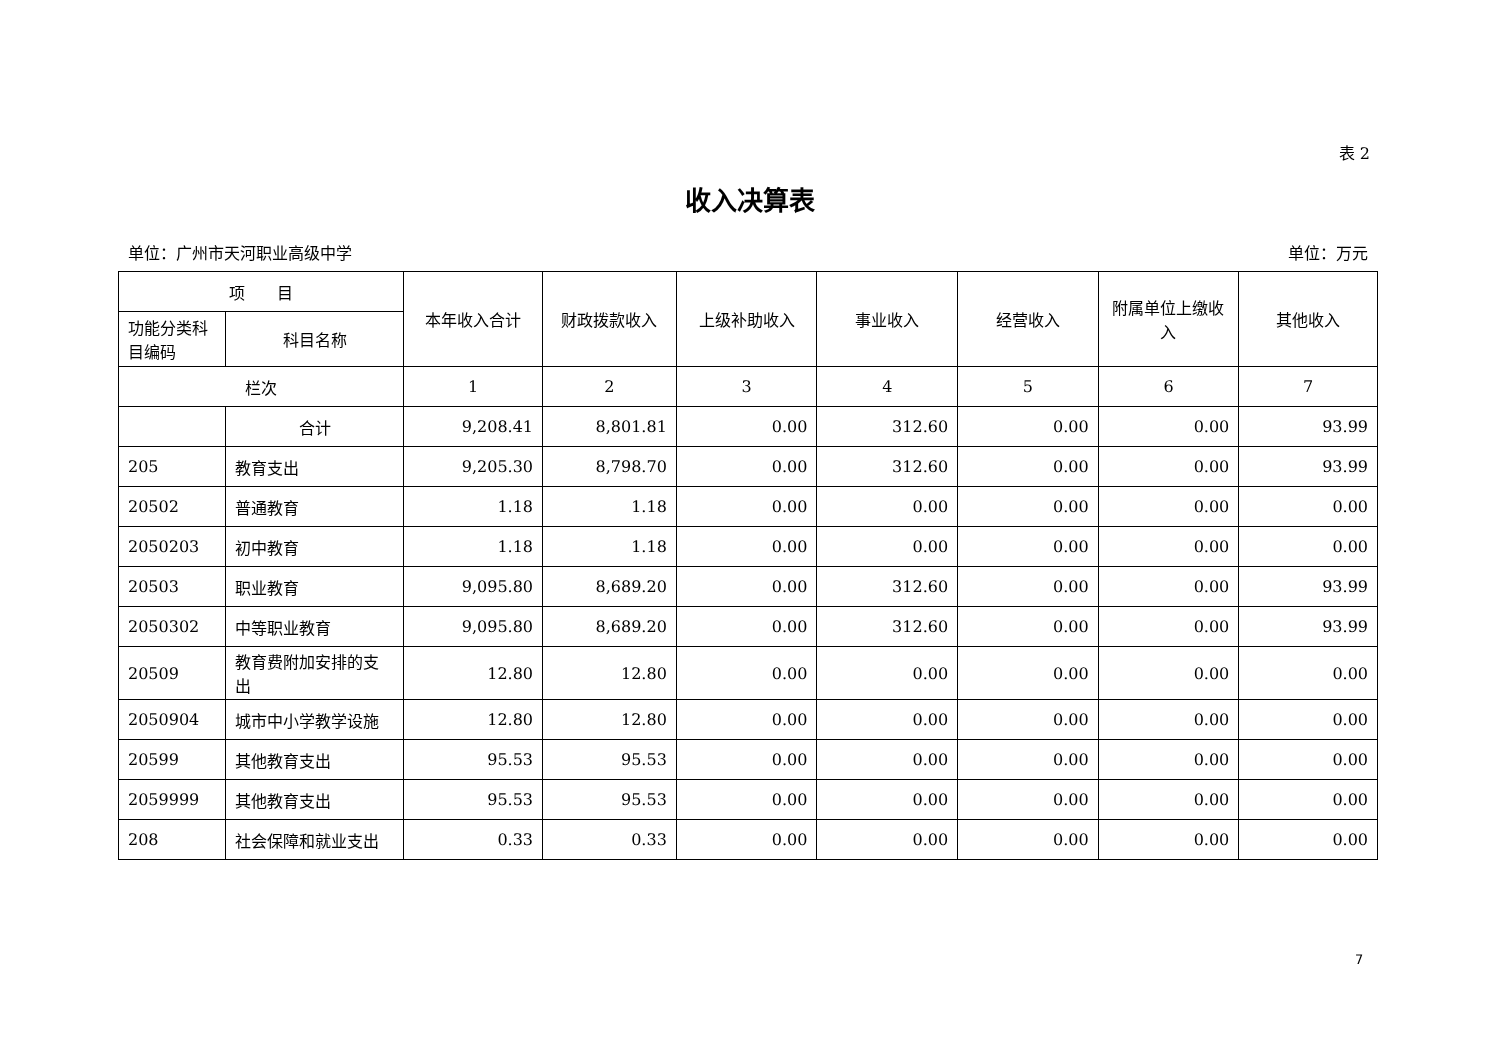表 2
收入决算表
单位：广州市天河职业高级中学 单位：万元
| 项 目 | | 本年收入合计 | 财政拨款收入 | 上级补助收入 | 事业收入 | 经营收入 | 附属单位上缴收入 | 其他收入 |
| --- | --- | --- | --- | --- | --- | --- | --- | --- |
| 功能分类科目编码 | 科目名称 | | | | | | | |
| 栏次 | | 1 | 2 | 3 | 4 | 5 | 6 | 7 |
| | 合计 | 9,208.41 | 8,801.81 | 0.00 | 312.60 | 0.00 | 0.00 | 93.99 |
| 205 | 教育支出 | 9,205.30 | 8,798.70 | 0.00 | 312.60 | 0.00 | 0.00 | 93.99 |
| 20502 | 普通教育 | 1.18 | 1.18 | 0.00 | 0.00 | 0.00 | 0.00 | 0.00 |
| 2050203 | 初中教育 | 1.18 | 1.18 | 0.00 | 0.00 | 0.00 | 0.00 | 0.00 |
| 20503 | 职业教育 | 9,095.80 | 8,689.20 | 0.00 | 312.60 | 0.00 | 0.00 | 93.99 |
| 2050302 | 中等职业教育 | 9,095.80 | 8,689.20 | 0.00 | 312.60 | 0.00 | 0.00 | 93.99 |
| 20509 | 教育费附加安排的支出 | 12.80 | 12.80 | 0.00 | 0.00 | 0.00 | 0.00 | 0.00 |
| 2050904 | 城市中小学教学设施 | 12.80 | 12.80 | 0.00 | 0.00 | 0.00 | 0.00 | 0.00 |
| 20599 | 其他教育支出 | 95.53 | 95.53 | 0.00 | 0.00 | 0.00 | 0.00 | 0.00 |
| 2059999 | 其他教育支出 | 95.53 | 95.53 | 0.00 | 0.00 | 0.00 | 0.00 | 0.00 |
| 208 | 社会保障和就业支出 | 0.33 | 0.33 | 0.00 | 0.00 | 0.00 | 0.00 | 0.00 |
7